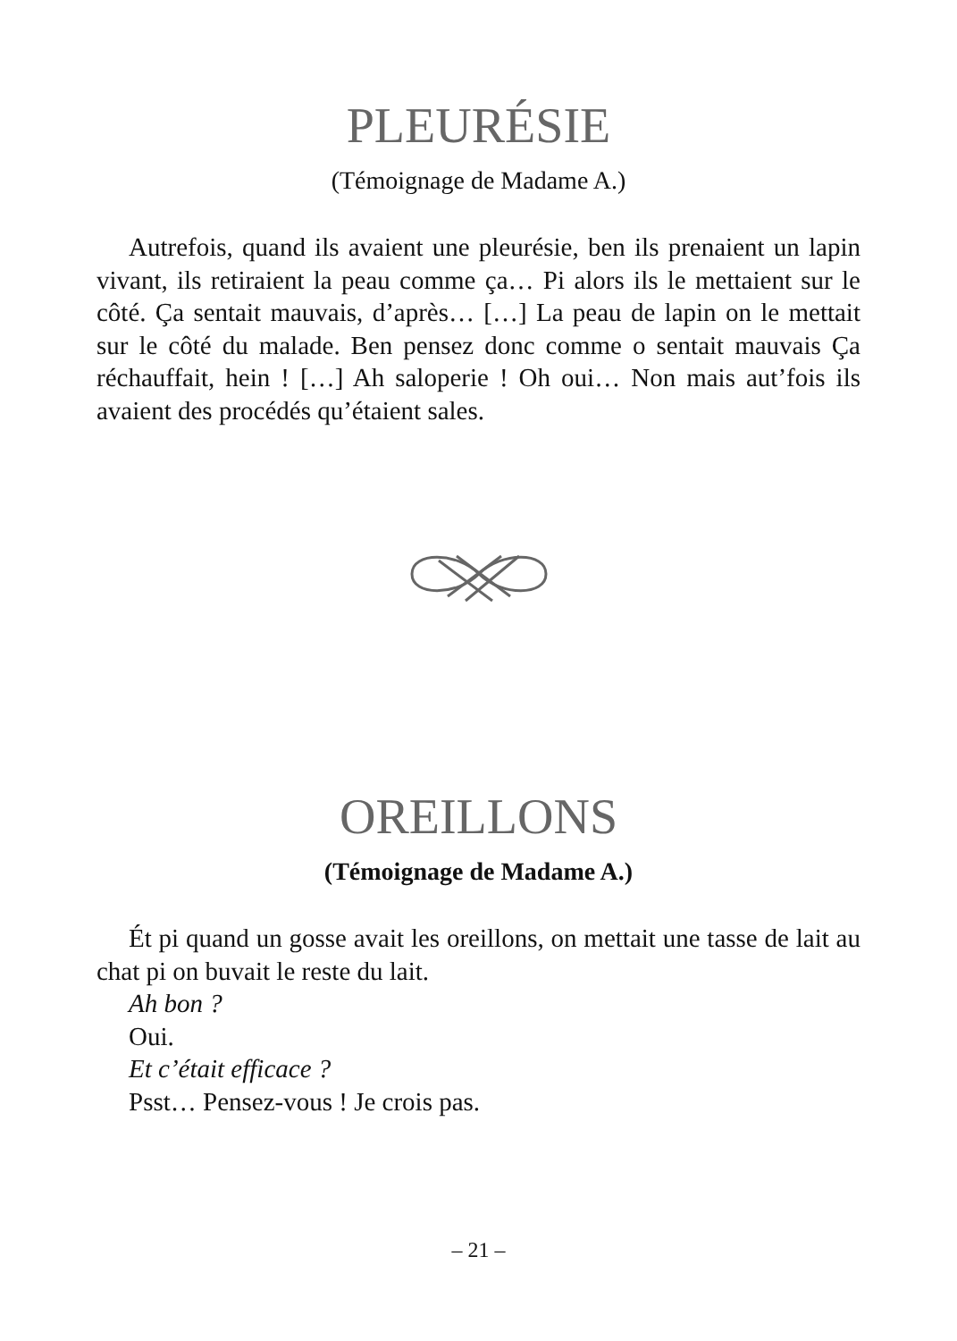PLEURÉSIE
(Témoignage de Madame A.)
Autrefois, quand ils avaient une pleurésie, ben ils prenaient un lapin vivant, ils retiraient la peau comme ça… Pi alors ils le mettaient sur le côté. Ça sentait mauvais, d’après… […] La peau de lapin on le mettait sur le côté du malade. Ben pensez donc comme o sentait mauvais Ça réchauffait, hein ! […] Ah saloperie ! Oh oui… Non mais aut’fois ils avaient des procédés qu’étaient sales.
OREILLONS
(Témoignage de Madame A.)
Ét pi quand un gosse avait les oreillons, on mettait une tasse de lait au chat pi on buvait le reste du lait.
Ah bon ?
Oui.
Et c’était efficace ?
Psst… Pensez-vous ! Je crois pas.
– 21 –